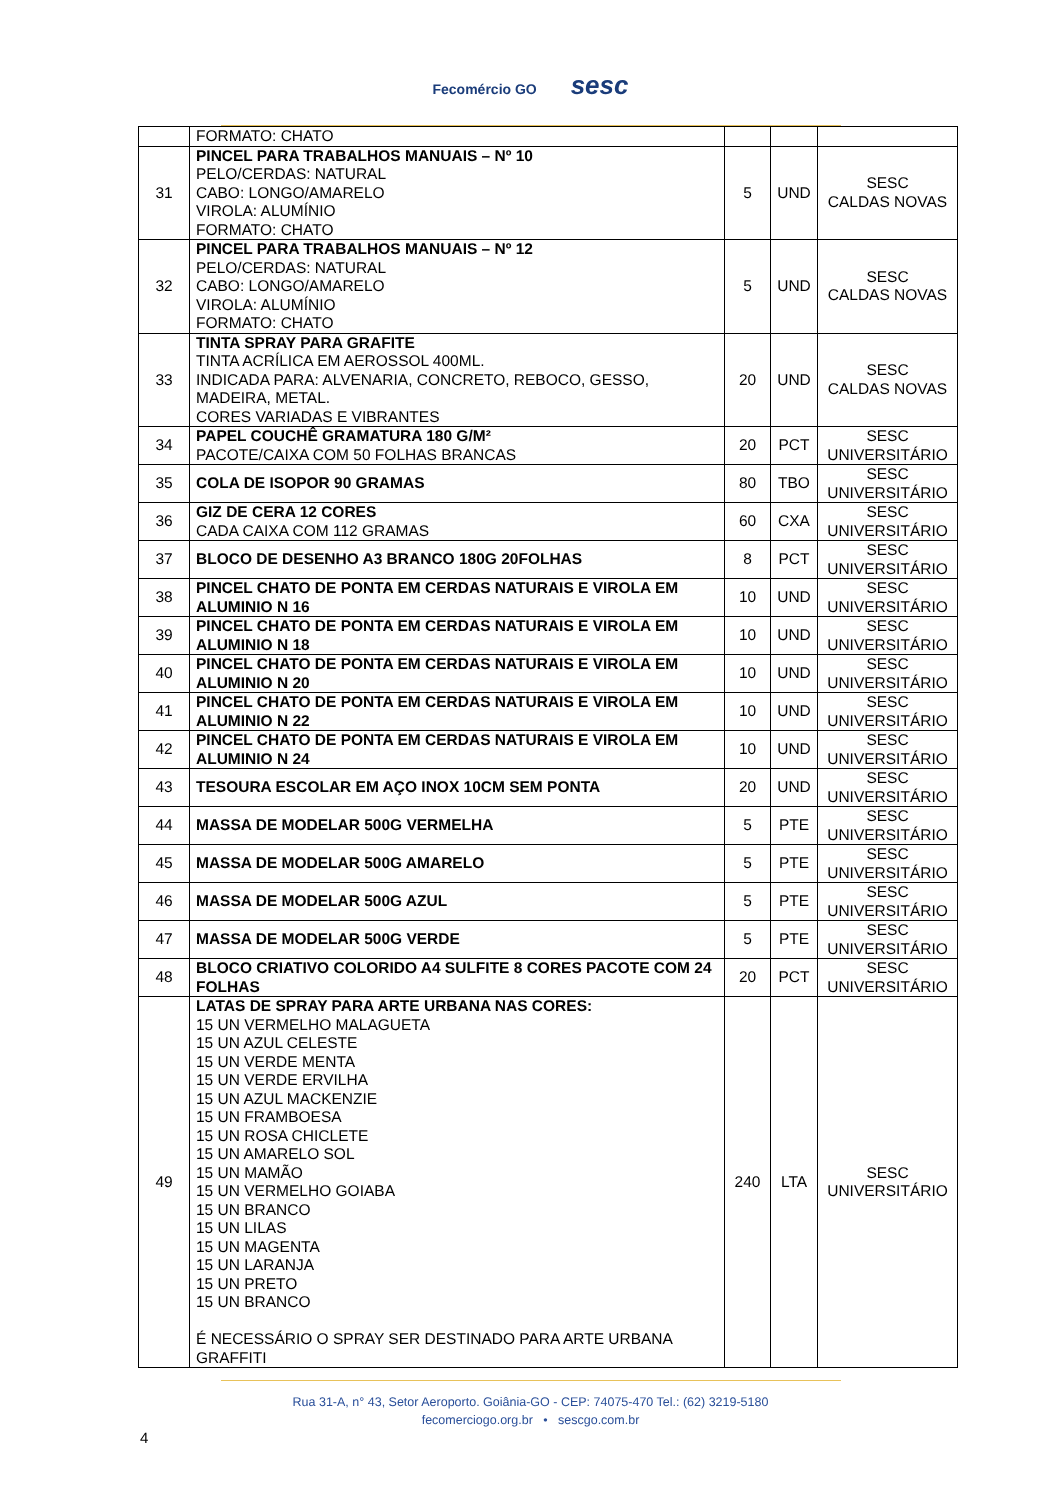Fecomércio GO sesc
| | FORMATO: CHATO | | | |
| 31 | PINCEL PARA TRABALHOS MANUAIS – Nº 10 PELO/CERDAS: NATURAL CABO: LONGO/AMARELO VIROLA: ALUMÍNIO FORMATO: CHATO | 5 | UND | SESC CALDAS NOVAS |
| 32 | PINCEL PARA TRABALHOS MANUAIS – Nº 12 PELO/CERDAS: NATURAL CABO: LONGO/AMARELO VIROLA: ALUMÍNIO FORMATO: CHATO | 5 | UND | SESC CALDAS NOVAS |
| 33 | TINTA SPRAY PARA GRAFITE TINTA ACRÍLICA EM AEROSSOL 400ML. INDICADA PARA: ALVENARIA, CONCRETO, REBOCO, GESSO, MADEIRA, METAL. CORES VARIADAS E VIBRANTES | 20 | UND | SESC CALDAS NOVAS |
| 34 | PAPEL COUCHÊ GRAMATURA 180 G/M² PACOTE/CAIXA COM 50 FOLHAS BRANCAS | 20 | PCT | SESC UNIVERSITÁRIO |
| 35 | COLA DE ISOPOR 90 GRAMAS | 80 | TBO | SESC UNIVERSITÁRIO |
| 36 | GIZ DE CERA 12 CORES CADA CAIXA COM 112 GRAMAS | 60 | CXA | SESC UNIVERSITÁRIO |
| 37 | BLOCO DE DESENHO A3 BRANCO 180G 20FOLHAS | 8 | PCT | SESC UNIVERSITÁRIO |
| 38 | PINCEL CHATO DE PONTA EM CERDAS NATURAIS E VIROLA EM ALUMINIO N 16 | 10 | UND | SESC UNIVERSITÁRIO |
| 39 | PINCEL CHATO DE PONTA EM CERDAS NATURAIS E VIROLA EM ALUMINIO N 18 | 10 | UND | SESC UNIVERSITÁRIO |
| 40 | PINCEL CHATO DE PONTA EM CERDAS NATURAIS E VIROLA EM ALUMINIO N 20 | 10 | UND | SESC UNIVERSITÁRIO |
| 41 | PINCEL CHATO DE PONTA EM CERDAS NATURAIS E VIROLA EM ALUMINIO N 22 | 10 | UND | SESC UNIVERSITÁRIO |
| 42 | PINCEL CHATO DE PONTA EM CERDAS NATURAIS E VIROLA EM ALUMINIO N 24 | 10 | UND | SESC UNIVERSITÁRIO |
| 43 | TESOURA ESCOLAR EM AÇO INOX 10CM SEM PONTA | 20 | UND | SESC UNIVERSITÁRIO |
| 44 | MASSA DE MODELAR 500G VERMELHA | 5 | PTE | SESC UNIVERSITÁRIO |
| 45 | MASSA DE MODELAR 500G AMARELO | 5 | PTE | SESC UNIVERSITÁRIO |
| 46 | MASSA DE MODELAR 500G AZUL | 5 | PTE | SESC UNIVERSITÁRIO |
| 47 | MASSA DE MODELAR 500G VERDE | 5 | PTE | SESC UNIVERSITÁRIO |
| 48 | BLOCO CRIATIVO COLORIDO A4 SULFITE 8 CORES PACOTE COM 24 FOLHAS | 20 | PCT | SESC UNIVERSITÁRIO |
| 49 | LATAS DE SPRAY PARA ARTE URBANA NAS CORES: 15 UN VERMELHO MALAGUETA 15 UN AZUL CELESTE 15 UN VERDE MENTA 15 UN VERDE ERVILHA 15 UN AZUL MACKENZIE 15 UN FRAMBOESA 15 UN ROSA CHICLETE 15 UN AMARELO SOL 15 UN MAMÃO 15 UN VERMELHO GOIABA 15 UN BRANCO 15 UN LILAS 15 UN MAGENTA 15 UN LARANJA 15 UN PRETO 15 UN BRANCO É NECESSÁRIO O SPRAY SER DESTINADO PARA ARTE URBANA GRAFFITI | 240 | LTA | SESC UNIVERSITÁRIO |
Rua 31-A, n° 43, Setor Aeroporto. Goiânia-GO - CEP: 74075-470 Tel.: (62) 3219-5180
fecomerciogo.org.br • sescgo.com.br
4